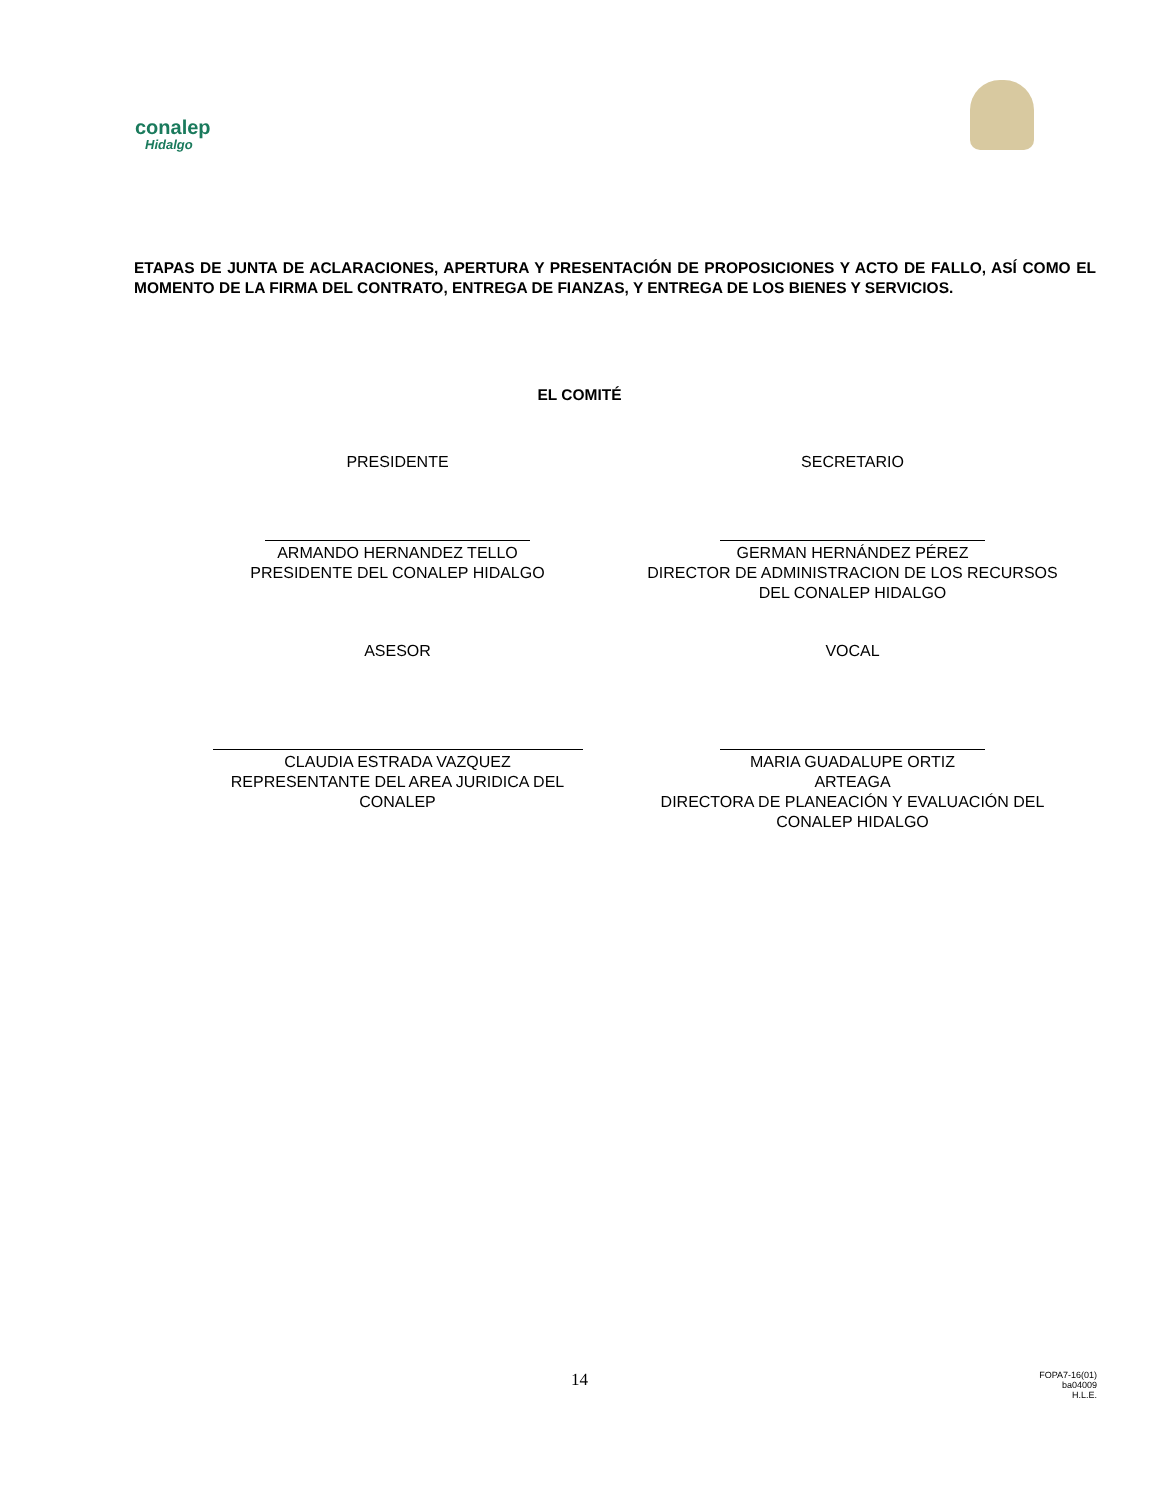conalep
Hidalgo
ETAPAS DE JUNTA DE ACLARACIONES, APERTURA Y PRESENTACIÓN DE PROPOSICIONES Y ACTO DE FALLO, ASÍ COMO EL MOMENTO DE LA FIRMA DEL CONTRATO, ENTREGA DE FIANZAS, Y ENTREGA DE LOS BIENES Y SERVICIOS.
EL COMITÉ
PRESIDENTE SECRETARIO
ARMANDO HERNANDEZ TELLO
PRESIDENTE DEL CONALEP HIDALGO
GERMAN HERNÁNDEZ PÉREZ
DIRECTOR DE ADMINISTRACION DE LOS RECURSOS
DEL CONALEP HIDALGO
ASESOR VOCAL
CLAUDIA ESTRADA VAZQUEZ
REPRESENTANTE DEL AREA JURIDICA DEL
CONALEP
MARIA GUADALUPE ORTIZ ARTEAGA
DIRECTORA DE PLANEACIÓN Y EVALUACIÓN DEL
CONALEP HIDALGO
14
FOPA7-16(01)
ba04009
H.L.E.